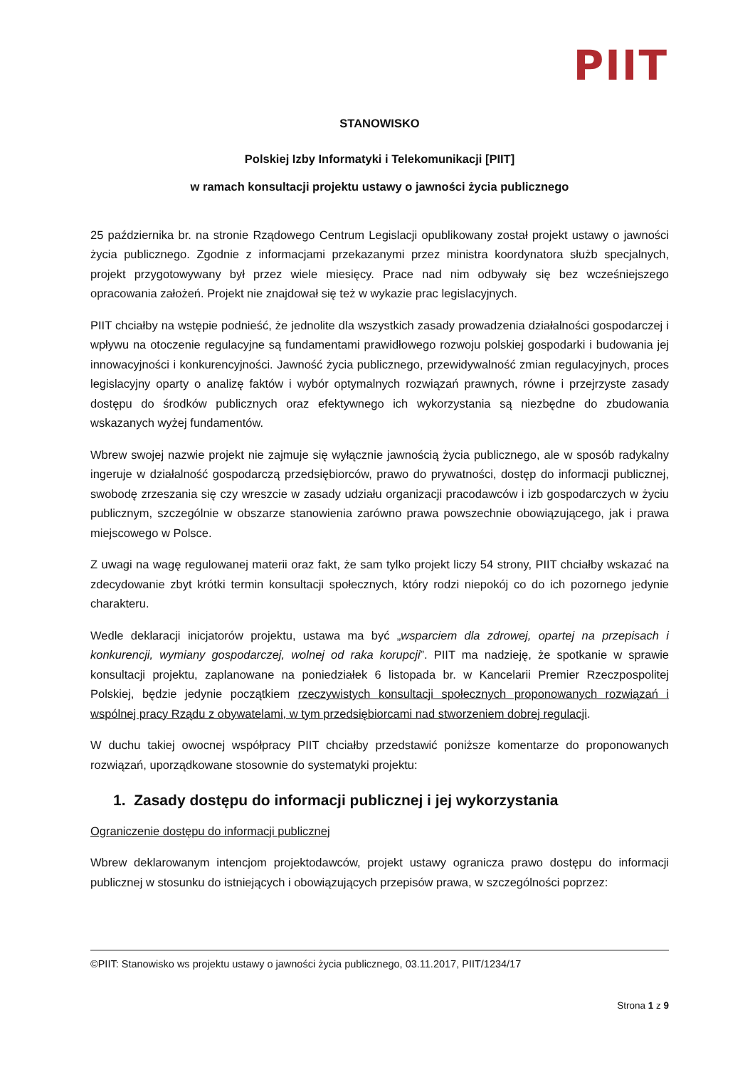PIIT
STANOWISKO
Polskiej Izby Informatyki i Telekomunikacji [PIIT]
w ramach konsultacji projektu ustawy o jawności życia publicznego
25 października br. na stronie Rządowego Centrum Legislacji opublikowany został projekt ustawy o jawności życia publicznego. Zgodnie z informacjami przekazanymi przez ministra koordynatora służb specjalnych, projekt przygotowywany był przez wiele miesięcy. Prace nad nim odbywały się bez wcześniejszego opracowania założeń. Projekt nie znajdował się też w wykazie prac legislacyjnych.
PIIT chciałby na wstępie podnieść, że jednolite dla wszystkich zasady prowadzenia działalności gospodarczej i wpływu na otoczenie regulacyjne są fundamentami prawidłowego rozwoju polskiej gospodarki i budowania jej innowacyjności i konkurencyjności. Jawność życia publicznego, przewidywalność zmian regulacyjnych, proces legislacyjny oparty o analizę faktów i wybór optymalnych rozwiązań prawnych, równe i przejrzyste zasady dostępu do środków publicznych oraz efektywnego ich wykorzystania są niezbędne do zbudowania wskazanych wyżej fundamentów.
Wbrew swojej nazwie projekt nie zajmuje się wyłącznie jawnością życia publicznego, ale w sposób radykalny ingeruje w działalność gospodarczą przedsiębiorców, prawo do prywatności, dostęp do informacji publicznej, swobodę zrzeszania się czy wreszcie w zasady udziału organizacji pracodawców i izb gospodarczych w życiu publicznym, szczególnie w obszarze stanowienia zarówno prawa powszechnie obowiązującego, jak i prawa miejscowego w Polsce.
Z uwagi na wagę regulowanej materii oraz fakt, że sam tylko projekt liczy 54 strony, PIIT chciałby wskazać na zdecydowanie zbyt krótki termin konsultacji społecznych, który rodzi niepokój co do ich pozornego jedynie charakteru.
Wedle deklaracji inicjatorów projektu, ustawa ma być „wsparciem dla zdrowej, opartej na przepisach i konkurencji, wymiany gospodarczej, wolnej od raka korupcji”. PIIT ma nadzieję, że spotkanie w sprawie konsultacji projektu, zaplanowane na poniedziałek 6 listopada br. w Kancelarii Premier Rzeczpospolitej Polskiej, będzie jedynie początkiem rzeczywistych konsultacji społecznych proponowanych rozwiązań i wspólnej pracy Rządu z obywatelami, w tym przedsiębiorcami nad stworzeniem dobrej regulacji.
W duchu takiej owocnej współpracy PIIT chciałby przedstawić poniższe komentarze do proponowanych rozwiązań, uporządkowane stosownie do systematyki projektu:
1. Zasady dostępu do informacji publicznej i jej wykorzystania
Ograniczenie dostępu do informacji publicznej
Wbrew deklarowanym intencjom projektodawców, projekt ustawy ogranicza prawo dostępu do informacji publicznej w stosunku do istniejących i obowiązujących przepisów prawa, w szczególności poprzez:
©PIIT: Stanowisko ws projektu ustawy o jawności życia publicznego, 03.11.2017, PIIT/1234/17
Strona 1 z 9